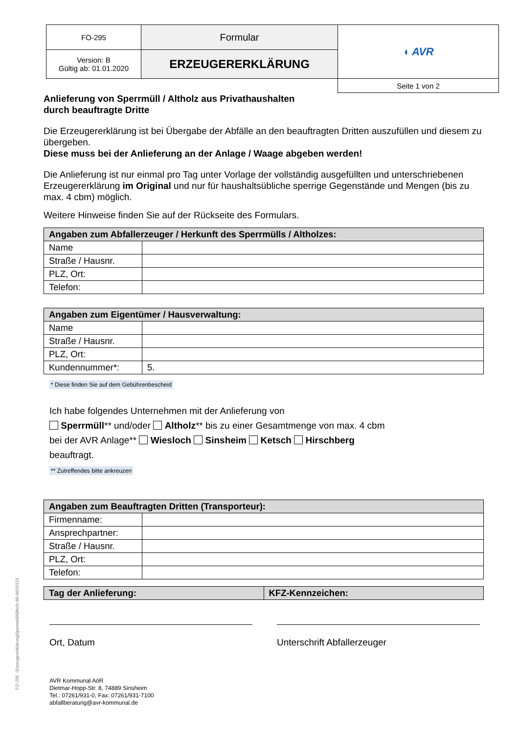| FO-295 | Formular | ◖ AVR |
| Version: B Gültig ab: 01.01.2020 | ERZEUGERERKLÄRUNG | |
| | | Seite 1 von 2 |
Anlieferung von Sperrmüll / Altholz aus Privathaushalten
durch beauftragte Dritte
Die Erzeugererklärung ist bei Übergabe der Abfälle an den beauftragten Dritten auszufüllen und diesem zu übergeben.
Diese muss bei der Anlieferung an der Anlage / Waage abgeben werden!
Die Anlieferung ist nur einmal pro Tag unter Vorlage der vollständig ausgefüllten und unterschriebenen Erzeugererklärung im Original und nur für haushaltsübliche sperrige Gegenstände und Mengen (bis zu max. 4 cbm) möglich.
Weitere Hinweise finden Sie auf der Rückseite des Formulars.
| Angaben zum Abfallerzeuger / Herkunft des Sperrmülls / Altholzes: | |
| --- | --- |
| Name | |
| Straße / Hausnr. | |
| PLZ, Ort: | |
| Telefon: | |
| Angaben zum Eigentümer / Hausverwaltung: | |
| --- | --- |
| Name | |
| Straße / Hausnr. | |
| PLZ, Ort: | |
| Kundennummer*: | 5. |
* Diese finden Sie auf dem Gebührenbescheid
Ich habe folgendes Unternehmen mit der Anlieferung von
Sperrmüll** und/oder Altholz** bis zu einer Gesamtmenge von max. 4 cbm
bei der AVR Anlage** Wiesloch Sinsheim Ketsch Hirschberg
beauftragt.
** Zutreffendes bitte ankreuzen
| Angaben zum Beauftragten Dritten (Transporteur): | |
| --- | --- |
| Firmenname: | |
| Ansprechpartner: | |
| Straße / Hausnr. | |
| PLZ, Ort: | |
| Telefon: | |
| Tag der Anlieferung: | KFZ-Kennzeichen: |
| --- | --- |
Ort, Datum Unterschrift Abfallerzeuger
AVR Kommunal AöR
Dietmar-Hopp-Str. 8, 74889 Sinsheim
Tel.: 07261/931-0, Fax: 07261/931-7100
abfallberatung@avr-kommunal.de
FO-295 –ErzeugererklärungSperrmüllAltholz-80-A010119